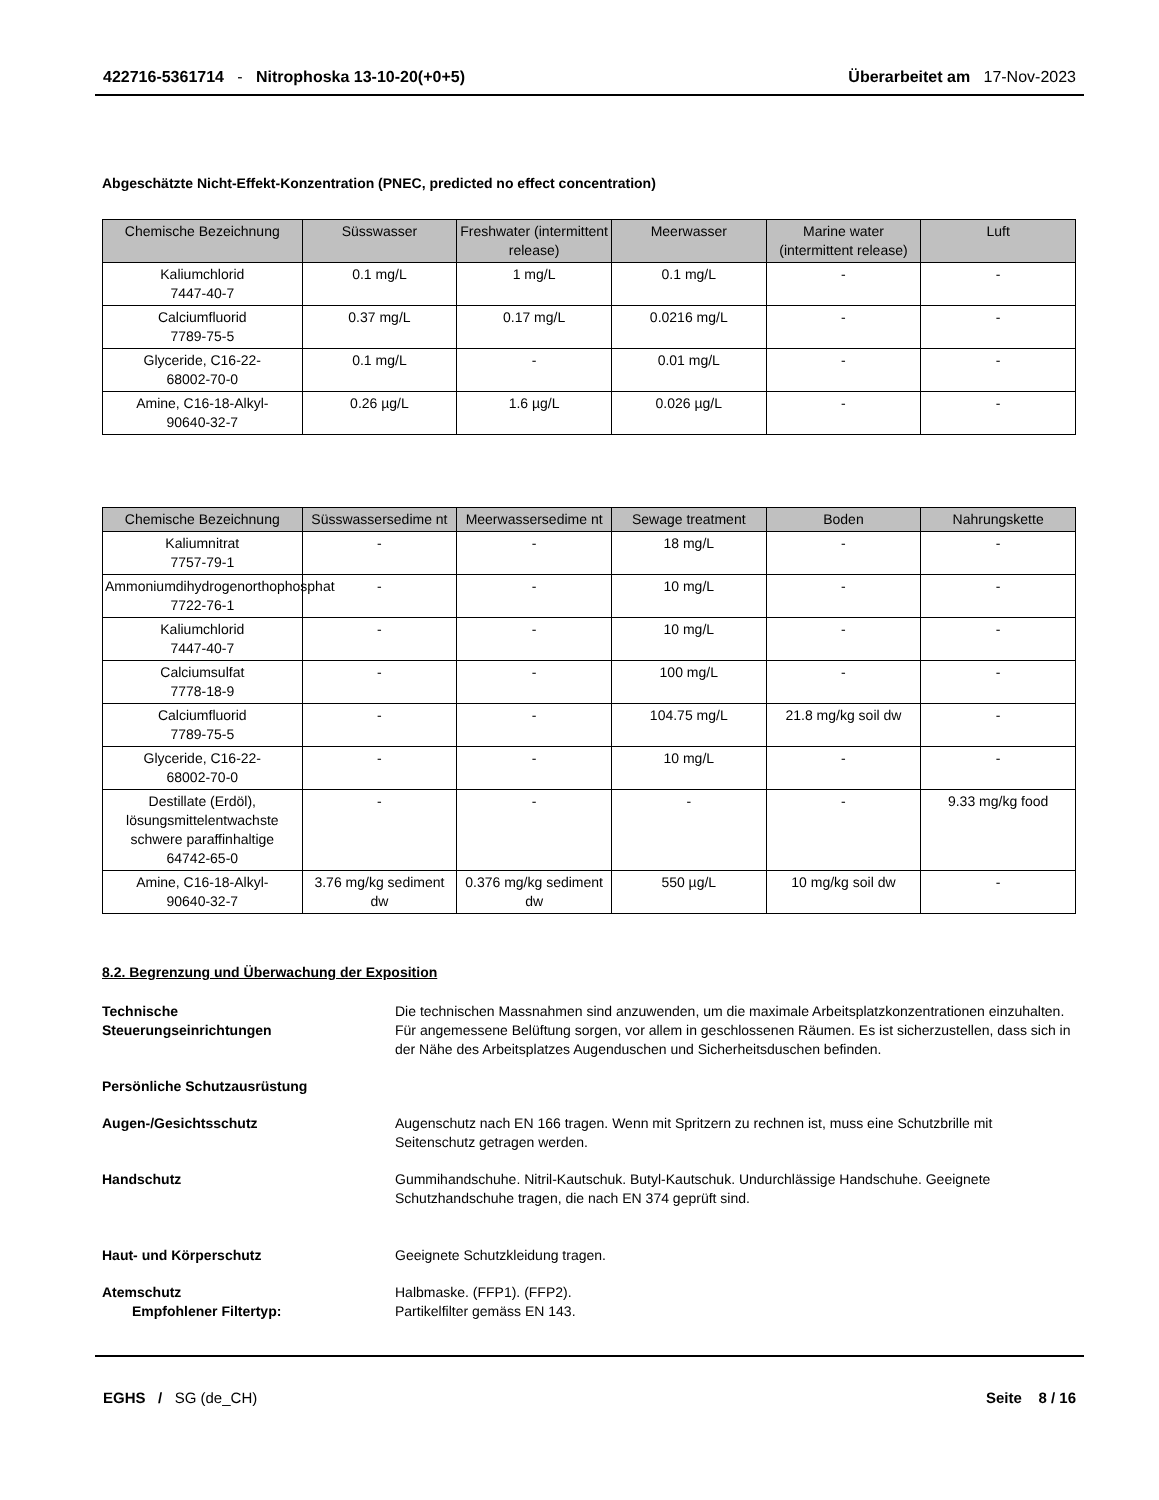422716-5361714 - Nitrophoska 13-10-20(+0+5)
Überarbeitet am 17-Nov-2023
Abgeschätzte Nicht-Effekt-Konzentration (PNEC, predicted no effect concentration)
| Chemische Bezeichnung | Süsswasser | Freshwater (intermittent release) | Meerwasser | Marine water (intermittent release) | Luft |
| --- | --- | --- | --- | --- | --- |
| Kaliumchlorid 7447-40-7 | 0.1 mg/L | 1 mg/L | 0.1 mg/L | - | - |
| Calciumfluorid 7789-75-5 | 0.37 mg/L | 0.17 mg/L | 0.0216 mg/L | - | - |
| Glyceride, C16-22- 68002-70-0 | 0.1 mg/L | - | 0.01 mg/L | - | - |
| Amine, C16-18-Alkyl- 90640-32-7 | 0.26 µg/L | 1.6 µg/L | 0.026 µg/L | - | - |
| Chemische Bezeichnung | Süsswassersedime nt | Meerwassersedime nt | Sewage treatment | Boden | Nahrungskette |
| --- | --- | --- | --- | --- | --- |
| Kaliumnitrat 7757-79-1 | - | - | 18 mg/L | - | - |
| Ammoniumdihydrogenorthophosphat 7722-76-1 | - | - | 10 mg/L | - | - |
| Kaliumchlorid 7447-40-7 | - | - | 10 mg/L | - | - |
| Calciumsulfat 7778-18-9 | - | - | 100 mg/L | - | - |
| Calciumfluorid 7789-75-5 | - | - | 104.75 mg/L | 21.8 mg/kg soil dw | - |
| Glyceride, C16-22- 68002-70-0 | - | - | 10 mg/L | - | - |
| Destillate (Erdöl), lösungsmittelentwachste schwere paraffinhaltige 64742-65-0 | - | - | - | - | 9.33 mg/kg food |
| Amine, C16-18-Alkyl- 90640-32-7 | 3.76 mg/kg sediment dw | 0.376 mg/kg sediment dw | 550 µg/L | 10 mg/kg soil dw | - |
8.2. Begrenzung und Überwachung der Exposition
Technische
Steuerungseinrichtungen
Die technischen Massnahmen sind anzuwenden, um die maximale Arbeitsplatzkonzentrationen einzuhalten. Für angemessene Belüftung sorgen, vor allem in geschlossenen Räumen. Es ist sicherzustellen, dass sich in der Nähe des Arbeitsplatzes Augenduschen und Sicherheitsduschen befinden.
Persönliche Schutzausrüstung
Augen-/Gesichtsschutz Augenschutz nach EN 166 tragen. Wenn mit Spritzern zu rechnen ist, muss eine Schutzbrille mit Seitenschutz getragen werden.
Handschutz Gummihandschuhe. Nitril-Kautschuk. Butyl-Kautschuk. Undurchlässige Handschuhe. Geeignete Schutzhandschuhe tragen, die nach EN 374 geprüft sind.
Haut- und Körperschutz Geeignete Schutzkleidung tragen.
Atemschutz
Empfohlener Filtertyp:
Halbmaske. (FFP1). (FFP2).
Partikelfilter gemäss EN 143.
EGHS / SG (de_CH) Seite 8 / 16